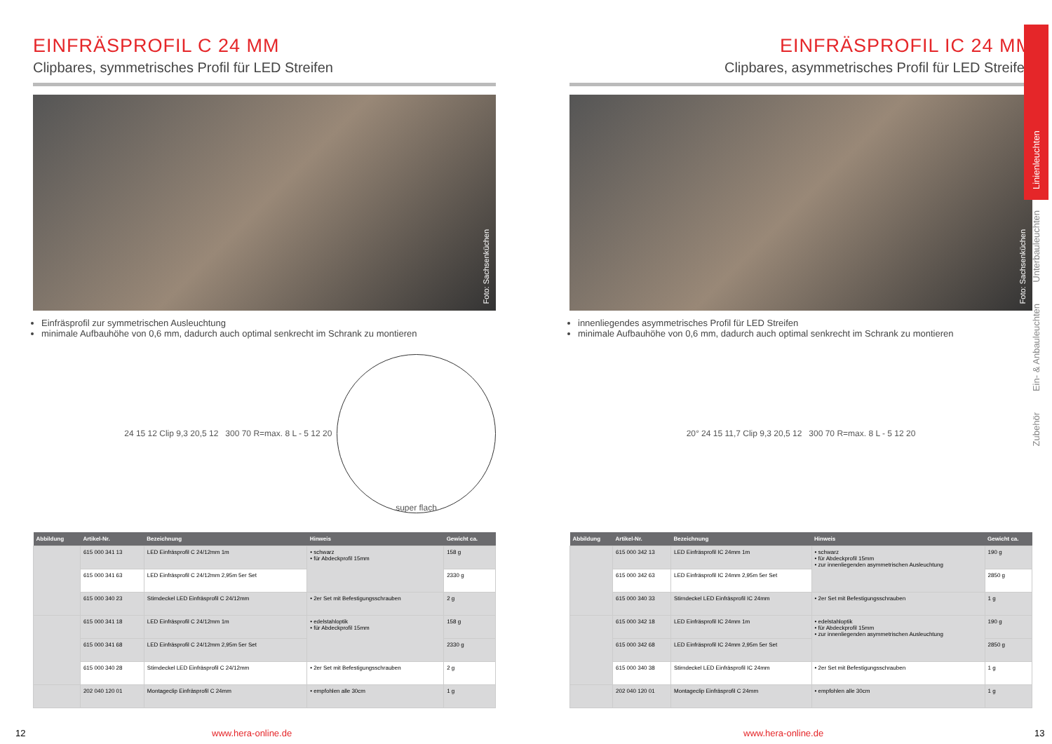EINFRÄSPROFIL C 24 MM
Clipbares, symmetrisches Profil für LED Streifen
Foto: Sachsenküchen
Einfräsprofil zur symmetrischen Ausleuchtung
minimale Aufbauhöhe von 0,6 mm, dadurch auch optimal senkrecht im Schrank zu montieren
24 15 12 Clip 9,3 20,5 12 300 70 R=max. 8 L - 5 12 20
super flach
| Abbildung | Artikel-Nr. | Bezeichnung | Hinweis | Gewicht ca. |
| --- | --- | --- | --- | --- |
| | 615 000 341 13 | LED Einfräsprofil C 24/12mm 1m | • schwarz • für Abdeckprofil 15mm | 158 g |
| | 615 000 341 63 | LED Einfräsprofil C 24/12mm 2,95m 5er Set | | 2330 g |
| | 615 000 340 23 | Stirndeckel LED Einfräsprofil C 24/12mm | • 2er Set mit Befestigungsschrauben | 2 g |
| | 615 000 341 18 | LED Einfräsprofil C 24/12mm 1m | • edelstahloptik • für Abdeckprofil 15mm | 158 g |
| | 615 000 341 68 | LED Einfräsprofil C 24/12mm 2,95m 5er Set | | 2330 g |
| | 615 000 340 28 | Stirndeckel LED Einfräsprofil C 24/12mm | • 2er Set mit Befestigungsschrauben | 2 g |
| | 202 040 120 01 | Montageclip Einfräsprofil C 24mm | • empfohlen alle 30cm | 1 g |
EINFRÄSPROFIL IC 24 MM
Clipbares, asymmetrisches Profil für LED Streifen
Foto: Sachsenküchen
innenliegendes asymmetrisches Profil für LED Streifen
minimale Aufbauhöhe von 0,6 mm, dadurch auch optimal senkrecht im Schrank zu montieren
20° 24 15 11,7 Clip 9,3 20,5 12 300 70 R=max. 8 L - 5 12 20
| Abbildung | Artikel-Nr. | Bezeichnung | Hinweis | Gewicht ca. |
| --- | --- | --- | --- | --- |
| | 615 000 342 13 | LED Einfräsprofil IC 24mm 1m | • schwarz • für Abdeckprofil 15mm • zur innenliegenden asymmetrischen Ausleuchtung | 190 g |
| | 615 000 342 63 | LED Einfräsprofil IC 24mm 2,95m 5er Set | | 2850 g |
| | 615 000 340 33 | Stirndeckel LED Einfräsprofil IC 24mm | • 2er Set mit Befestigungsschrauben | 1 g |
| | 615 000 342 18 | LED Einfräsprofil IC 24mm 1m | • edelstahloptik • für Abdeckprofil 15mm • zur innenliegenden asymmetrischen Ausleuchtung | 190 g |
| | 615 000 342 68 | LED Einfräsprofil IC 24mm 2,95m 5er Set | | 2850 g |
| | 615 000 340 38 | Stirndeckel LED Einfräsprofil IC 24mm | • 2er Set mit Befestigungsschrauben | 1 g |
| | 202 040 120 01 | Montageclip Einfräsprofil C 24mm | • empfohlen alle 30cm | 1 g |
Linienleuchten
Unterbauleuchten
Ein- & Anbauleuchten
Zubehör
12 www.hera-online.de www.hera-online.de 13